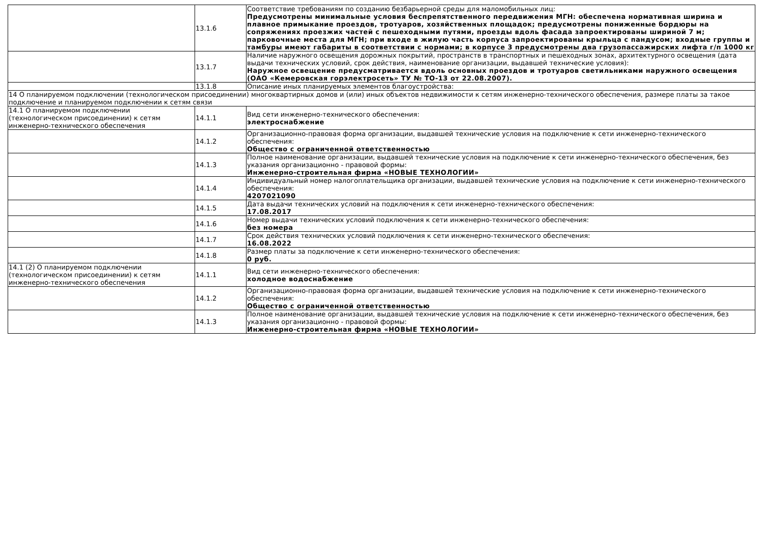| | 13.1.6 | Соответствие требованиям по созданию безбарьерной среды для маломобильных лиц: Предусмотрены минимальные условия беспрепятственного передвижения МГН: обеспечена нормативная ширина и плавное примыкание проездов, тротуаров, хозяйственных площадок; предусмотрены пониженные бордюры на сопряжениях проезжих частей с пешеходными путями, проезды вдоль фасада запроектированы шириной 7 м; парковочные места для МГН; при входе в жилую часть корпуса запроектированы крыльца с пандусом; входные группы и тамбуры имеют габариты в соответствии с нормами; в корпусе 3 предусмотрены два грузопассажирских лифта г/п 1000 кг |
| | 13.1.7 | Наличие наружного освещения дорожных покрытий, пространств в транспортных и пешеходных зонах, архитектурного освещения (дата выдачи технических условий, срок действия, наименование организации, выдавшей технические условия): Наружное освещение предусматривается вдоль основных проездов и тротуаров светильниками наружного освещения (ОАО «Кемеровская горэлектросеть» ТУ № ТО-13 от 22.08.2007). |
| | 13.1.8 | Описание иных планируемых элементов благоустройства: |
| 14 О планируемом подключении (технологическом присоединении) многоквартирных домов и (или) иных объектов недвижимости к сетям инженерно-технического обеспечения, размере платы за такое подключение и планируемом подключении к сетям связи | | |
| 14.1 О планируемом подключении (технологическом присоединении) к сетям инженерно-технического обеспечения | 14.1.1 | Вид сети инженерно-технического обеспечения: электроснабжение |
| | 14.1.2 | Организационно-правовая форма организации, выдавшей технические условия на подключение к сети инженерно-технического обеспечения: Общество с ограниченной ответственностью |
| | 14.1.3 | Полное наименование организации, выдавшей технические условия на подключение к сети инженерно-технического обеспечения, без указания организационно - правовой формы: Инженерно-строительная фирма «НОВЫЕ ТЕХНОЛОГИИ» |
| | 14.1.4 | Индивидуальный номер налогоплательщика организации, выдавшей технические условия на подключение к сети инженерно-технического обеспечения: 4207021090 |
| | 14.1.5 | Дата выдачи технических условий на подключения к сети инженерно-технического обеспечения: 17.08.2017 |
| | 14.1.6 | Номер выдачи технических условий подключения к сети инженерно-технического обеспечения: без номера |
| | 14.1.7 | Срок действия технических условий подключения к сети инженерно-технического обеспечения: 16.08.2022 |
| | 14.1.8 | Размер платы за подключение к сети инженерно-технического обеспечения: 0 руб. |
| 14.1 (2) О планируемом подключении (технологическом присоединении) к сетям инженерно-технического обеспечения | 14.1.1 | Вид сети инженерно-технического обеспечения: холодное водоснабжение |
| | 14.1.2 | Организационно-правовая форма организации, выдавшей технические условия на подключение к сети инженерно-технического обеспечения: Общество с ограниченной ответственностью |
| | 14.1.3 | Полное наименование организации, выдавшей технические условия на подключение к сети инженерно-технического обеспечения, без указания организационно - правовой формы: Инженерно-строительная фирма «НОВЫЕ ТЕХНОЛОГИИ» |